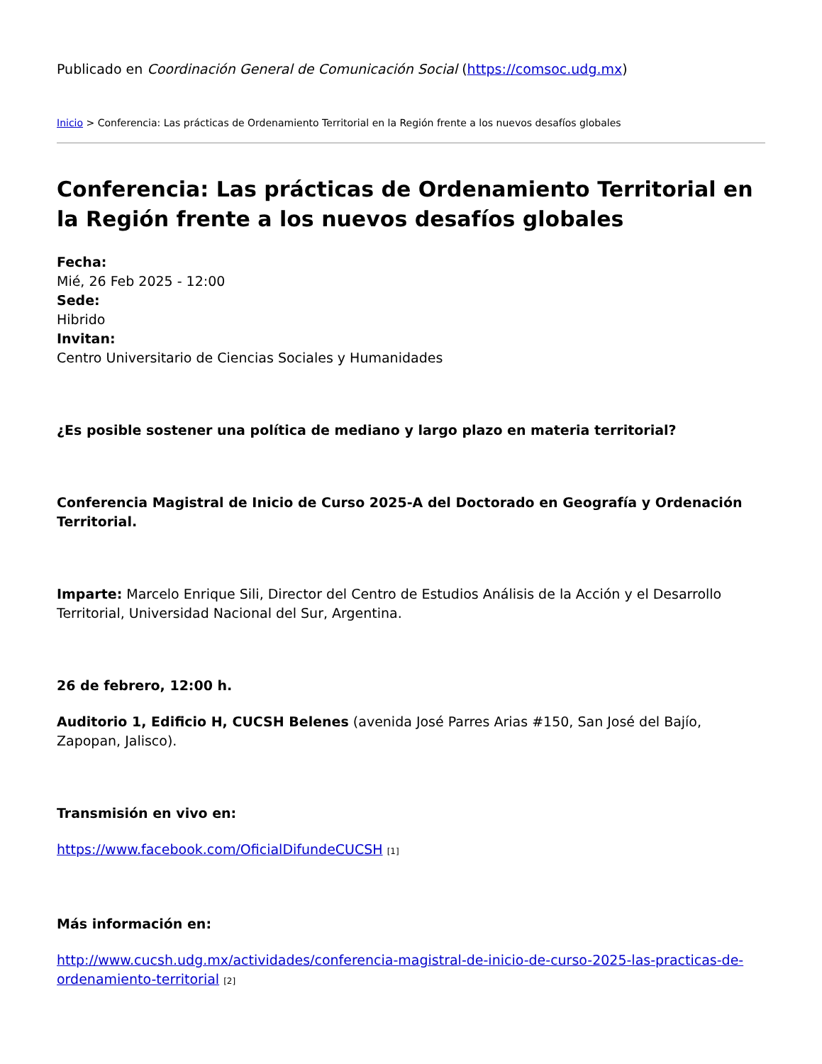Publicado en Coordinación General de Comunicación Social (https://comsoc.udg.mx)
Inicio > Conferencia: Las prácticas de Ordenamiento Territorial en la Región frente a los nuevos desafíos globales
Conferencia: Las prácticas de Ordenamiento Territorial en la Región frente a los nuevos desafíos globales
Fecha:
Mié, 26 Feb 2025 - 12:00
Sede:
Hibrido
Invitan:
Centro Universitario de Ciencias Sociales y Humanidades
¿Es posible sostener una política de mediano y largo plazo en materia territorial?
Conferencia Magistral de Inicio de Curso 2025-A del Doctorado en Geografía y Ordenación Territorial.
Imparte: Marcelo Enrique Sili, Director del Centro de Estudios Análisis de la Acción y el Desarrollo Territorial, Universidad Nacional del Sur, Argentina.
26 de febrero, 12:00 h.
Auditorio 1, Edificio H, CUCSH Belenes (avenida José Parres Arias #150, San José del Bajío, Zapopan, Jalisco).
Transmisión en vivo en:
https://www.facebook.com/OficialDifundeCUCSH [1]
Más información en:
http://www.cucsh.udg.mx/actividades/conferencia-magistral-de-inicio-de-curso-2025-las-practicas-de-ordenamiento-territorial [2]